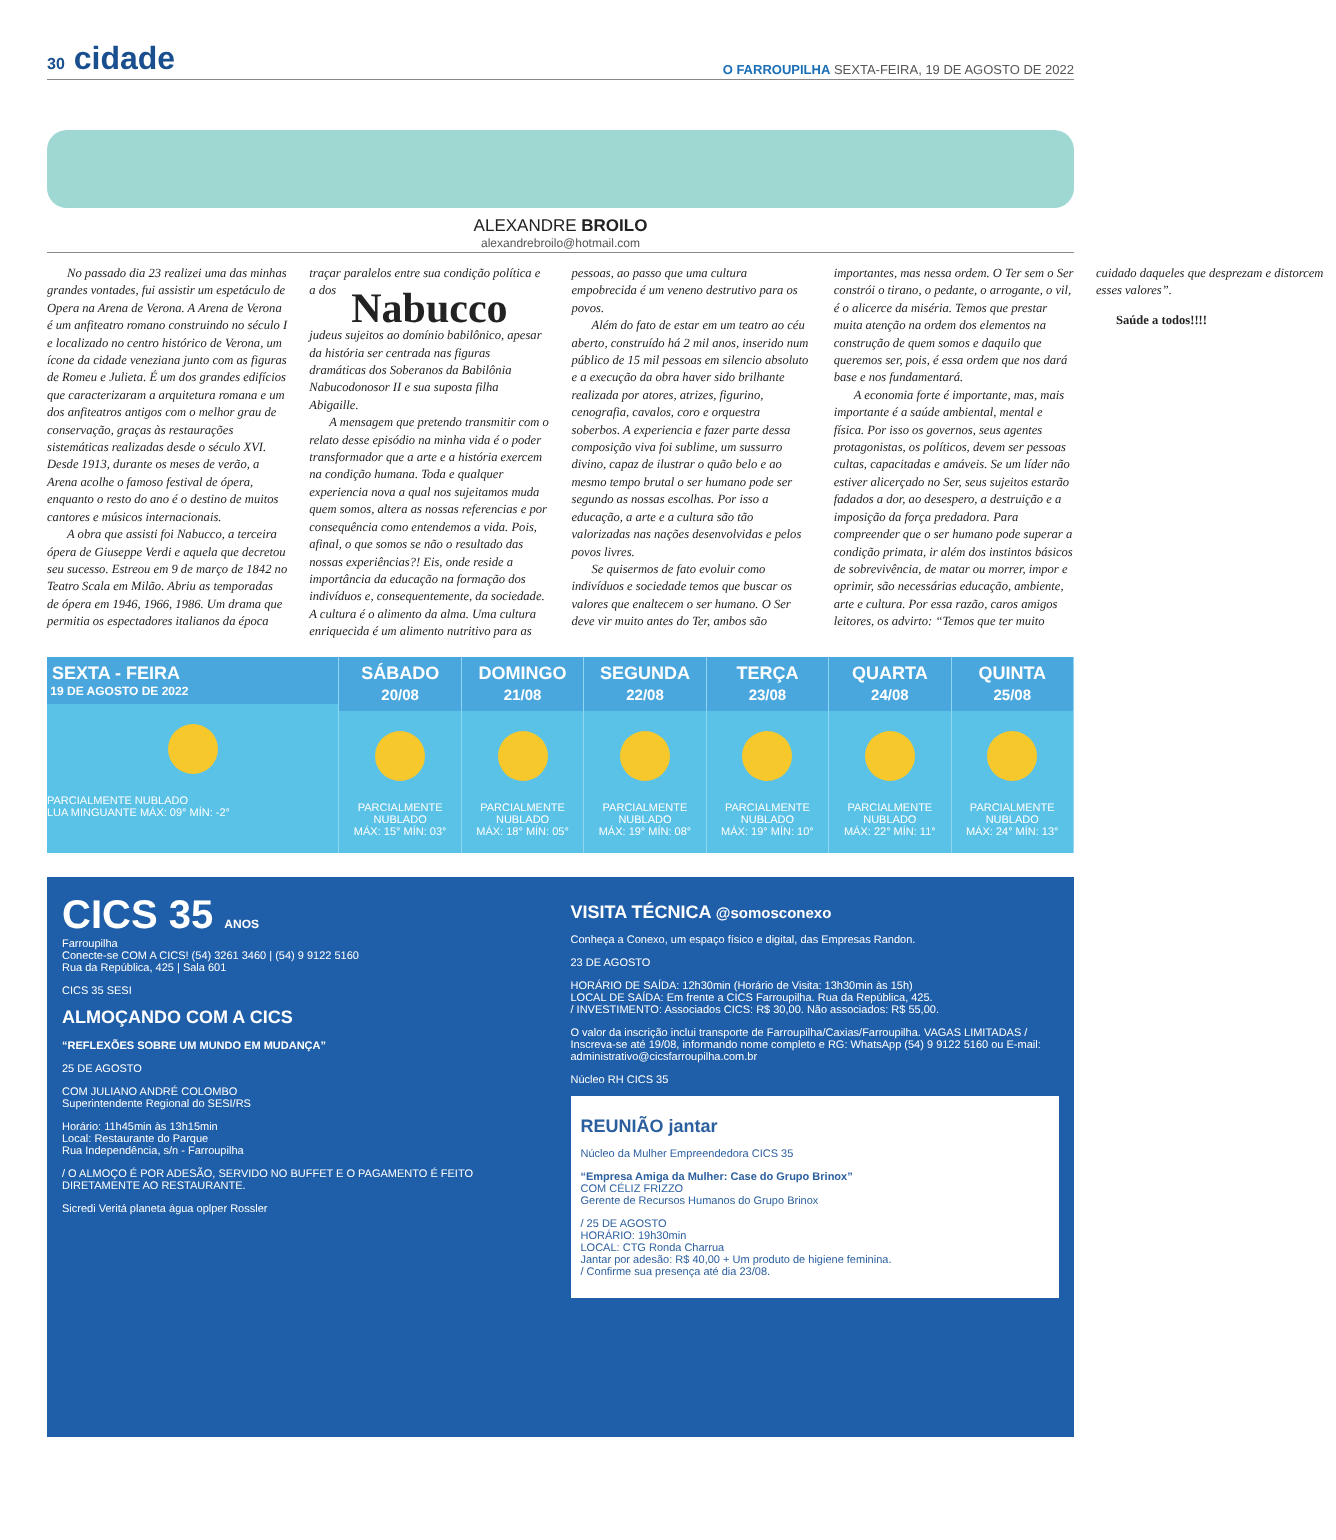30 cidade
O FARROUPILHA SEXTA-FEIRA, 19 DE AGOSTO DE 2022
ALEXANDRE BROILO
alexandrebroilo@hotmail.com
No passado dia 23 realizei uma das minhas grandes vontades, fui assistir um espetáculo de Opera na Arena de Verona. A Arena de Verona é um anfiteatro romano construindo no século I e localizado no centro histórico de Verona, um ícone da cidade veneziana junto com as figuras de Romeu e Julieta. É um dos grandes edifícios que caracterizaram a arquitetura romana e um dos anfiteatros antigos com o melhor grau de conservação, graças às restaurações sistemáticas realizadas desde o século XVI. Desde 1913, durante os meses de verão, a Arena acolhe o famoso festival de ópera, enquanto o resto do ano é o destino de muitos cantores e músicos internacionais.
A obra que assisti foi Nabucco, a terceira ópera de Giuseppe Verdi e aquela que decretou seu sucesso. Estreou em 9 de março de 1842 no Teatro Scala em Milão. Abriu as temporadas de ópera em 1946, 1966, 1986. Um drama que permitia os espectadores italianos da época traçar paralelos entre sua condição política e a dos
Nabucco
judeus sujeitos ao domínio babilônico, apesar da história ser centrada nas figuras dramáticas dos Soberanos da Babilônia Nabucodonosor II e sua suposta filha Abigaille.
A mensagem que pretendo transmitir com o relato desse episódio na minha vida é o poder transformador que a arte e a história exercem na condição humana. Toda e qualquer experiencia nova a qual nos sujeitamos muda quem somos, altera as nossas referencias e por consequência como entendemos a vida. Pois, afinal, o que somos se não o resultado das nossas experiências?! Eis, onde reside a importância da educação na formação dos indivíduos e, consequentemente, da sociedade. A cultura é o alimento da alma. Uma cultura enriquecida é um alimento nutritivo para as pessoas, ao passo que uma cultura empobrecida é um veneno destrutivo para os povos.
Além do fato de estar em um teatro ao céu aberto, construído há 2 mil anos, inserido num público de 15 mil pessoas em silencio absoluto e a execução da obra haver sido brilhante realizada por atores, atrizes, figurino, cenografia, cavalos, coro e orquestra soberbos. A experiencia e fazer parte dessa composição viva foi sublime, um sussurro divino, capaz de ilustrar o quão belo e ao mesmo tempo brutal o ser humano pode ser segundo as nossas escolhas. Por isso a educação, a arte e a cultura são tão valorizadas nas nações desenvolvidas e pelos povos livres.
Se quisermos de fato evoluir como indivíduos e sociedade temos que buscar os valores que enaltecem o ser humano. O Ser deve vir muito antes do Ter, ambos são importantes, mas nessa ordem. O Ter sem o Ser constrói o tirano, o pedante, o arrogante, o vil, é o alicerce da miséria. Temos que prestar muita atenção na ordem dos elementos na construção de quem somos e daquilo que queremos ser, pois, é essa ordem que nos dará base e nos fundamentará.
A economia forte é importante, mas, mais importante é a saúde ambiental, mental e física. Por isso os governos, seus agentes protagonistas, os políticos, devem ser pessoas cultas, capacitadas e amáveis. Se um líder não estiver alicerçado no Ser, seus sujeitos estarão fadados a dor, ao desespero, a destruição e a imposição da força predadora. Para compreender que o ser humano pode superar a condição primata, ir além dos instintos básicos de sobrevivência, de matar ou morrer, impor e oprimir, são necessárias educação, ambiente, arte e cultura. Por essa razão, caros amigos leitores, os advirto: “Temos que ter muito cuidado daqueles que desprezam e distorcem esses valores”.
Saúde a todos!!!!
SEXTA - FEIRA
19 DE AGOSTO DE 2022
PARCIALMENTE NUBLADO
LUA MINGUANTE MÁX: 09° MÍN: -2°
SÁBADO
20/08
PARCIALMENTE NUBLADO
MÁX: 15° MÍN: 03°
DOMINGO
21/08
PARCIALMENTE NUBLADO
MÁX: 18° MÍN: 05°
SEGUNDA
22/08
PARCIALMENTE NUBLADO
MÁX: 19° MÍN: 08°
TERÇA
23/08
PARCIALMENTE NUBLADO
MÁX: 19° MÍN: 10°
QUARTA
24/08
PARCIALMENTE NUBLADO
MÁX: 22° MÍN: 11°
QUINTA
25/08
PARCIALMENTE NUBLADO
MÁX: 24° MÍN: 13°
CICS 35 ANOS
Farroupilha
Conecte-se COM A CICS! (54) 3261 3460 | (54) 9 9122 5160
Rua da República, 425 | Sala 601
CICS 35 SESI
ALMOÇANDO COM A CICS
“REFLEXÕES SOBRE UM MUNDO EM MUDANÇA”
25 DE AGOSTO
COM JULIANO ANDRÉ COLOMBO
Superintendente Regional do SESI/RS
Horário: 11h45min às 13h15min
Local: Restaurante do Parque
Rua Independência, s/n - Farroupilha
/ O ALMOÇO É POR ADESÃO, SERVIDO NO BUFFET E O PAGAMENTO É FEITO DIRETAMENTE AO RESTAURANTE.
Sicredi Veritá planeta água oplper Rossler
VISITA TÉCNICA @somosconexo
Conheça a Conexo, um espaço físico e digital, das Empresas Randon.
23 DE AGOSTO
HORÁRIO DE SAÍDA: 12h30min (Horário de Visita: 13h30min às 15h)
LOCAL DE SAÍDA: Em frente a CICS Farroupilha. Rua da República, 425.
/ INVESTIMENTO: Associados CICS: R$ 30,00. Não associados: R$ 55,00.
O valor da inscrição inclui transporte de Farroupilha/Caxias/Farroupilha. VAGAS LIMITADAS / Inscreva-se até 19/08, informando nome completo e RG: WhatsApp (54) 9 9122 5160 ou E-mail: administrativo@cicsfarroupilha.com.br
Núcleo RH CICS 35
REUNIÃO jantar
Núcleo da Mulher Empreendedora CICS 35
“Empresa Amiga da Mulher: Case do Grupo Brinox”
COM CÉLIZ FRIZZO
Gerente de Recursos Humanos do Grupo Brinox
/ 25 DE AGOSTO
HORÁRIO: 19h30min
LOCAL: CTG Ronda Charrua
Jantar por adesão: R$ 40,00 + Um produto de higiene feminina.
/ Confirme sua presença até dia 23/08.